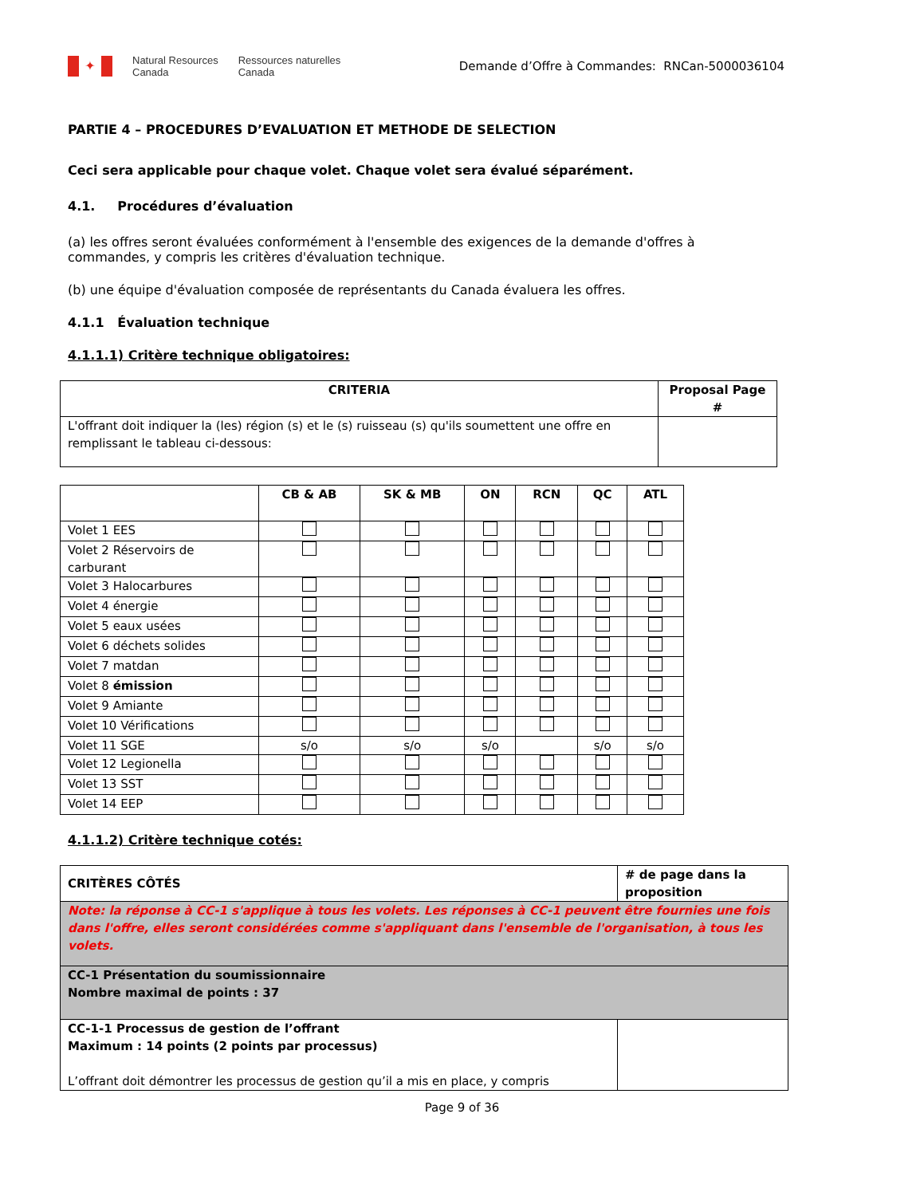✦
Natural Resources
Canada
Ressources naturelles
Canada
Demande d’Offre à Commandes: RNCan-5000036104
PARTIE 4 – PROCEDURES D’EVALUATION ET METHODE DE SELECTION
Ceci sera applicable pour chaque volet. Chaque volet sera évalué séparément.
4.1. Procédures d’évaluation
(a) les offres seront évaluées conformément à l'ensemble des exigences de la demande d'offres à
commandes, y compris les critères d'évaluation technique.
(b) une équipe d'évaluation composée de représentants du Canada évaluera les offres.
4.1.1 Évaluation technique
4.1.1.1) Critère technique obligatoires:
| CRITERIA | Proposal Page # |
| --- | --- |
| L'offrant doit indiquer la (les) région (s) et le (s) ruisseau (s) qu'ils soumettent une offre en remplissant le tableau ci-dessous: | |
| | CB & AB | SK & MB | ON | RCN | QC | ATL |
| --- | --- | --- | --- | --- | --- | --- |
| Volet 1 EES | | | | | | |
| Volet 2 Réservoirs de carburant | | | | | | |
| Volet 3 Halocarbures | | | | | | |
| Volet 4 énergie | | | | | | |
| Volet 5 eaux usées | | | | | | |
| Volet 6 déchets solides | | | | | | |
| Volet 7 matdan | | | | | | |
| Volet 8 émission | | | | | | |
| Volet 9 Amiante | | | | | | |
| Volet 10 Vérifications | | | | | | |
| Volet 11 SGE | s/o | s/o | s/o | | s/o | s/o |
| Volet 12 Legionella | | | | | | |
| Volet 13 SST | | | | | | |
| Volet 14 EEP | | | | | | |
4.1.1.2) Critère technique cotés:
| CRITÈRES CÔTÉS | # de page dans la proposition |
| Note: la réponse à CC-1 s'applique à tous les volets. Les réponses à CC-1 peuvent être fournies une fois dans l'offre, elles seront considérées comme s'appliquant dans l'ensemble de l'organisation, à tous les volets. | |
| CC-1 Présentation du soumissionnaire Nombre maximal de points : 37 | |
| CC-1-1 Processus de gestion de l’offrant Maximum : 14 points (2 points par processus) L’offrant doit démontrer les processus de gestion qu’il a mis en place, y compris | |
Page 9 of 36